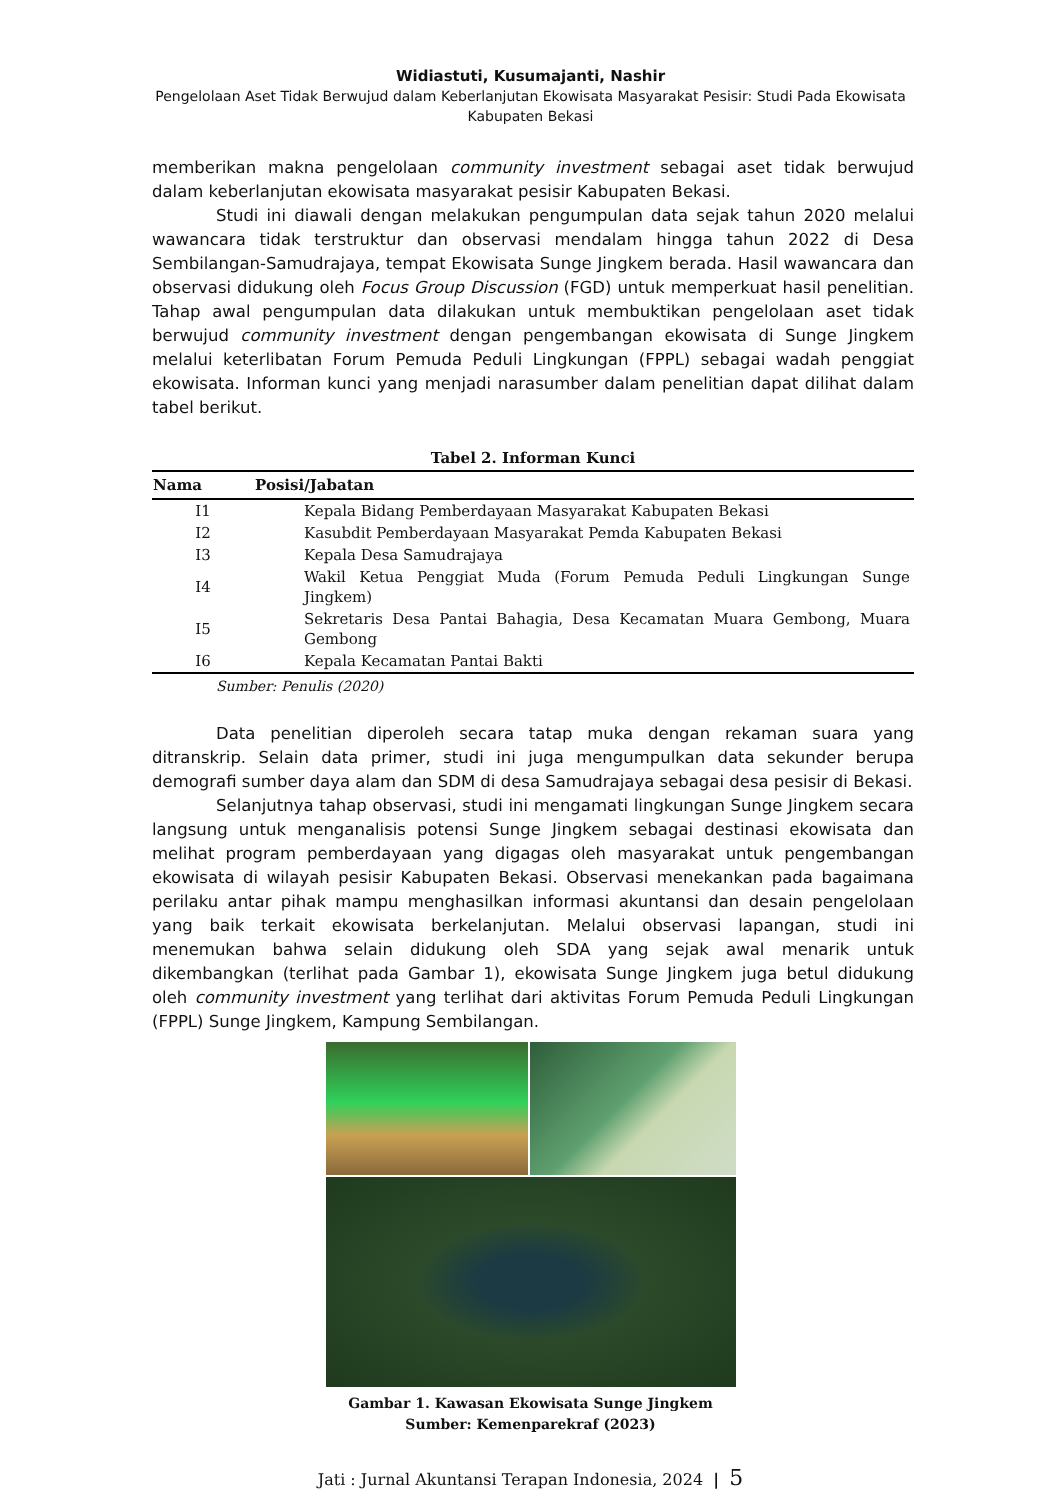Widiastuti, Kusumajanti, Nashir
Pengelolaan Aset Tidak Berwujud dalam Keberlanjutan Ekowisata Masyarakat Pesisir: Studi Pada Ekowisata
Kabupaten Bekasi
memberikan makna pengelolaan community investment sebagai aset tidak berwujud dalam keberlanjutan ekowisata masyarakat pesisir Kabupaten Bekasi.
Studi ini diawali dengan melakukan pengumpulan data sejak tahun 2020 melalui wawancara tidak terstruktur dan observasi mendalam hingga tahun 2022 di Desa Sembilangan-Samudrajaya, tempat Ekowisata Sunge Jingkem berada. Hasil wawancara dan observasi didukung oleh Focus Group Discussion (FGD) untuk memperkuat hasil penelitian. Tahap awal pengumpulan data dilakukan untuk membuktikan pengelolaan aset tidak berwujud community investment dengan pengembangan ekowisata di Sunge Jingkem melalui keterlibatan Forum Pemuda Peduli Lingkungan (FPPL) sebagai wadah penggiat ekowisata. Informan kunci yang menjadi narasumber dalam penelitian dapat dilihat dalam tabel berikut.
Tabel 2. Informan Kunci
| Nama | Posisi/Jabatan |
| --- | --- |
| I1 | Kepala Bidang Pemberdayaan Masyarakat Kabupaten Bekasi |
| I2 | Kasubdit Pemberdayaan Masyarakat Pemda Kabupaten Bekasi |
| I3 | Kepala Desa Samudrajaya |
| I4 | Wakil Ketua Penggiat Muda (Forum Pemuda Peduli Lingkungan Sunge Jingkem) |
| I5 | Sekretaris Desa Pantai Bahagia, Desa Kecamatan Muara Gembong, Muara Gembong |
| I6 | Kepala Kecamatan Pantai Bakti |
Sumber: Penulis (2020)
Data penelitian diperoleh secara tatap muka dengan rekaman suara yang ditranskrip. Selain data primer, studi ini juga mengumpulkan data sekunder berupa demografi sumber daya alam dan SDM di desa Samudrajaya sebagai desa pesisir di Bekasi.
Selanjutnya tahap observasi, studi ini mengamati lingkungan Sunge Jingkem secara langsung untuk menganalisis potensi Sunge Jingkem sebagai destinasi ekowisata dan melihat program pemberdayaan yang digagas oleh masyarakat untuk pengembangan ekowisata di wilayah pesisir Kabupaten Bekasi. Observasi menekankan pada bagaimana perilaku antar pihak mampu menghasilkan informasi akuntansi dan desain pengelolaan yang baik terkait ekowisata berkelanjutan. Melalui observasi lapangan, studi ini menemukan bahwa selain didukung oleh SDA yang sejak awal menarik untuk dikembangkan (terlihat pada Gambar 1), ekowisata Sunge Jingkem juga betul didukung oleh community investment yang terlihat dari aktivitas Forum Pemuda Peduli Lingkungan (FPPL) Sunge Jingkem, Kampung Sembilangan.
Gambar 1. Kawasan Ekowisata Sunge Jingkem
Sumber: Kemenparekraf (2023)
Jati : Jurnal Akuntansi Terapan Indonesia, 2024 | 5